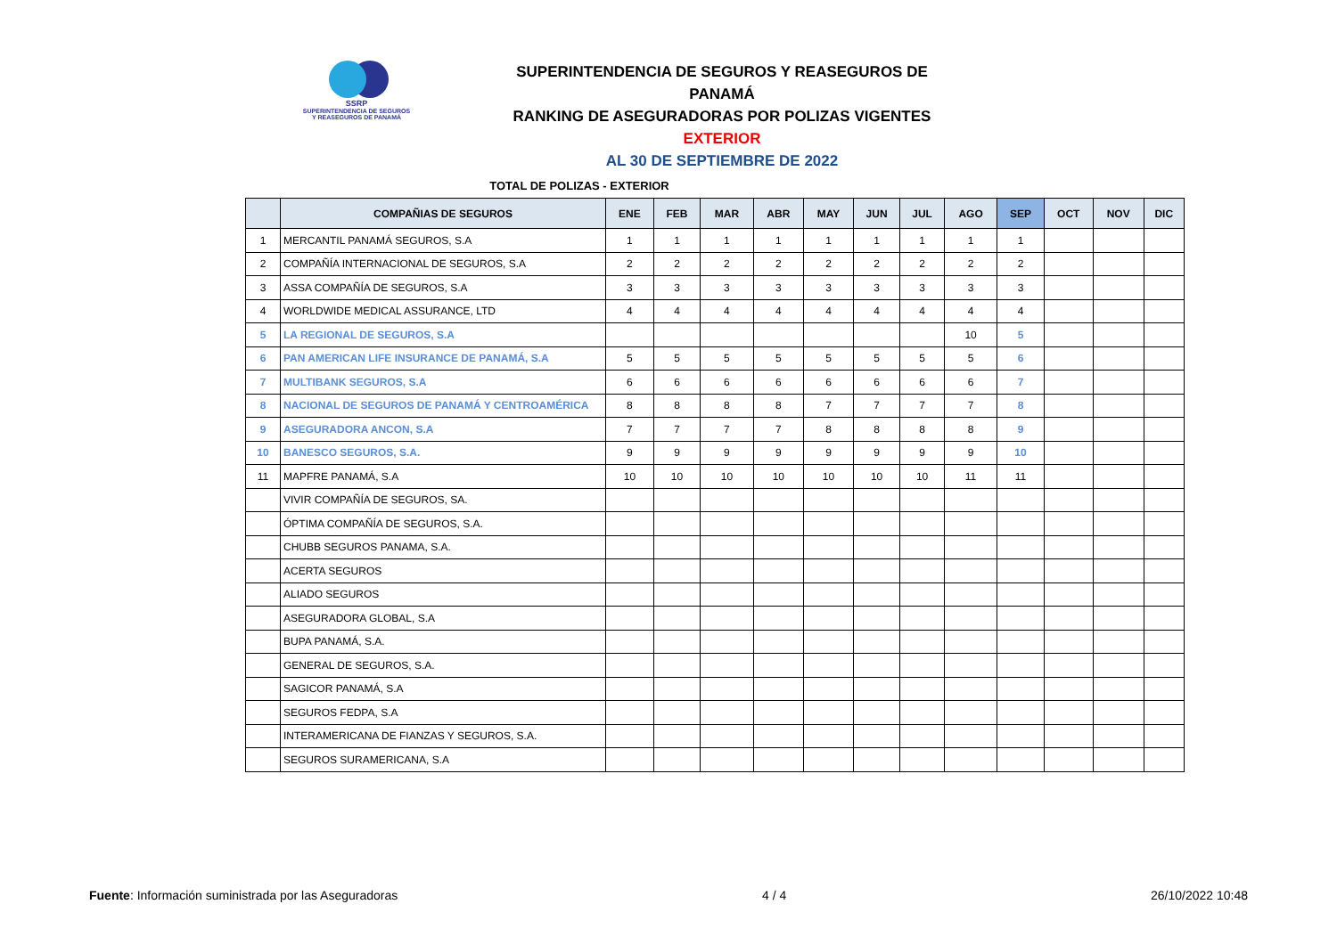SSRP
SUPERINTENDENCIA DE SEGUROS
Y REASEGUROS DE PANAMÁ
SUPERINTENDENCIA DE SEGUROS Y REASEGUROS DE PANAMÁ
RANKING DE ASEGURADORAS POR POLIZAS VIGENTES EXTERIOR
AL 30 DE SEPTIEMBRE DE 2022
TOTAL DE POLIZAS - EXTERIOR
| | COMPAÑIAS DE SEGUROS | ENE | FEB | MAR | ABR | MAY | JUN | JUL | AGO | SEP | OCT | NOV | DIC |
| --- | --- | --- | --- | --- | --- | --- | --- | --- | --- | --- | --- | --- | --- |
| 1 | MERCANTIL PANAMÁ SEGUROS, S.A | 1 | 1 | 1 | 1 | 1 | 1 | 1 | 1 | 1 | | | |
| 2 | COMPAÑÍA INTERNACIONAL DE SEGUROS, S.A | 2 | 2 | 2 | 2 | 2 | 2 | 2 | 2 | 2 | | | |
| 3 | ASSA COMPAÑÍA DE SEGUROS, S.A | 3 | 3 | 3 | 3 | 3 | 3 | 3 | 3 | 3 | | | |
| 4 | WORLDWIDE MEDICAL ASSURANCE, LTD | 4 | 4 | 4 | 4 | 4 | 4 | 4 | 4 | 4 | | | |
| 5 | LA REGIONAL DE SEGUROS, S.A | | | | | | | | 10 | 5 | | | |
| 6 | PAN AMERICAN LIFE INSURANCE DE PANAMÁ, S.A | 5 | 5 | 5 | 5 | 5 | 5 | 5 | 5 | 6 | | | |
| 7 | MULTIBANK SEGUROS, S.A | 6 | 6 | 6 | 6 | 6 | 6 | 6 | 6 | 7 | | | |
| 8 | NACIONAL DE SEGUROS DE PANAMÁ Y CENTROAMÉRICA | 8 | 8 | 8 | 8 | 7 | 7 | 7 | 7 | 8 | | | |
| 9 | ASEGURADORA ANCON, S.A | 7 | 7 | 7 | 7 | 8 | 8 | 8 | 8 | 9 | | | |
| 10 | BANESCO SEGUROS, S.A. | 9 | 9 | 9 | 9 | 9 | 9 | 9 | 9 | 10 | | | |
| 11 | MAPFRE PANAMÁ, S.A | 10 | 10 | 10 | 10 | 10 | 10 | 10 | 11 | 11 | | | |
| | VIVIR COMPAÑÍA DE SEGUROS, SA. | | | | | | | | | | | | |
| | ÓPTIMA COMPAÑÍA DE SEGUROS, S.A. | | | | | | | | | | | | |
| | CHUBB SEGUROS PANAMA, S.A. | | | | | | | | | | | | |
| | ACERTA SEGUROS | | | | | | | | | | | | |
| | ALIADO SEGUROS | | | | | | | | | | | | |
| | ASEGURADORA GLOBAL, S.A | | | | | | | | | | | | |
| | BUPA PANAMÁ, S.A. | | | | | | | | | | | | |
| | GENERAL DE SEGUROS, S.A. | | | | | | | | | | | | |
| | SAGICOR PANAMÁ, S.A | | | | | | | | | | | | |
| | SEGUROS FEDPA, S.A | | | | | | | | | | | | |
| | INTERAMERICANA DE FIANZAS Y SEGUROS, S.A. | | | | | | | | | | | | |
| | SEGUROS SURAMERICANA, S.A | | | | | | | | | | | | |
Fuente: Información suministrada por las Aseguradoras 4 / 4 26/10/2022 10:48